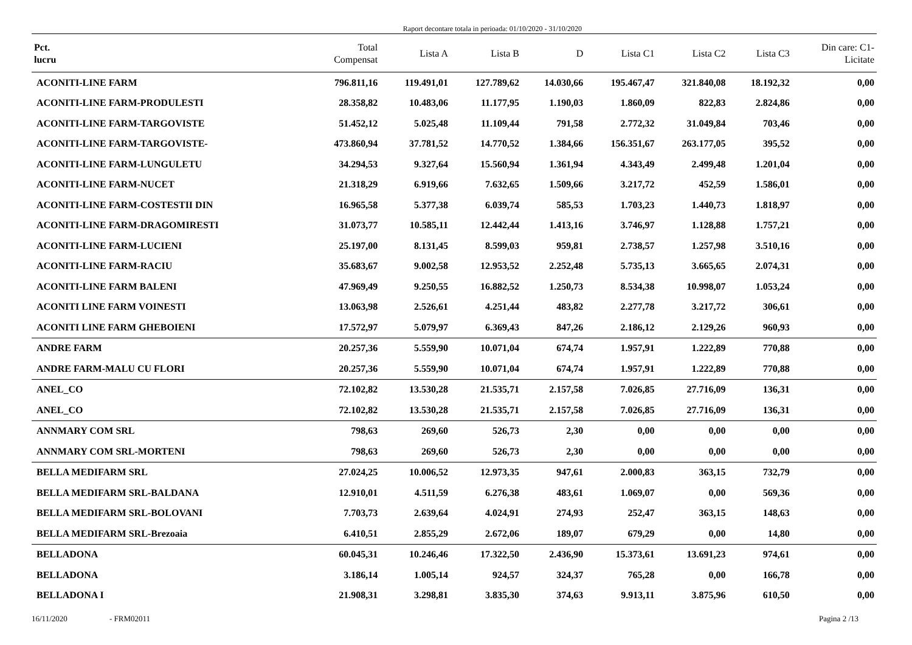Raport decontare totala in perioada: 01/10/2020 - 31/10/2020
| Pct. lucru | Total Compensat | Lista A | Lista B | D | Lista C1 | Lista C2 | Lista C3 | Din care: C1- Licitate |
| --- | --- | --- | --- | --- | --- | --- | --- | --- |
| ACONITI-LINE FARM | 796.811,16 | 119.491,01 | 127.789,62 | 14.030,66 | 195.467,47 | 321.840,08 | 18.192,32 | 0,00 |
| ACONITI-LINE FARM-PRODULESTI | 28.358,82 | 10.483,06 | 11.177,95 | 1.190,03 | 1.860,09 | 822,83 | 2.824,86 | 0,00 |
| ACONITI-LINE FARM-TARGOVISTE | 51.452,12 | 5.025,48 | 11.109,44 | 791,58 | 2.772,32 | 31.049,84 | 703,46 | 0,00 |
| ACONITI-LINE FARM-TARGOVISTE- | 473.860,94 | 37.781,52 | 14.770,52 | 1.384,66 | 156.351,67 | 263.177,05 | 395,52 | 0,00 |
| ACONITI-LINE FARM-LUNGULETU | 34.294,53 | 9.327,64 | 15.560,94 | 1.361,94 | 4.343,49 | 2.499,48 | 1.201,04 | 0,00 |
| ACONITI-LINE FARM-NUCET | 21.318,29 | 6.919,66 | 7.632,65 | 1.509,66 | 3.217,72 | 452,59 | 1.586,01 | 0,00 |
| ACONITI-LINE FARM-COSTESTII DIN | 16.965,58 | 5.377,38 | 6.039,74 | 585,53 | 1.703,23 | 1.440,73 | 1.818,97 | 0,00 |
| ACONITI-LINE FARM-DRAGOMIRESTI | 31.073,77 | 10.585,11 | 12.442,44 | 1.413,16 | 3.746,97 | 1.128,88 | 1.757,21 | 0,00 |
| ACONITI-LINE FARM-LUCIENI | 25.197,00 | 8.131,45 | 8.599,03 | 959,81 | 2.738,57 | 1.257,98 | 3.510,16 | 0,00 |
| ACONITI-LINE FARM-RACIU | 35.683,67 | 9.002,58 | 12.953,52 | 2.252,48 | 5.735,13 | 3.665,65 | 2.074,31 | 0,00 |
| ACONITI-LINE FARM BALENI | 47.969,49 | 9.250,55 | 16.882,52 | 1.250,73 | 8.534,38 | 10.998,07 | 1.053,24 | 0,00 |
| ACONITI LINE FARM VOINESTI | 13.063,98 | 2.526,61 | 4.251,44 | 483,82 | 2.277,78 | 3.217,72 | 306,61 | 0,00 |
| ACONITI LINE FARM GHEBOIENI | 17.572,97 | 5.079,97 | 6.369,43 | 847,26 | 2.186,12 | 2.129,26 | 960,93 | 0,00 |
| ANDRE FARM | 20.257,36 | 5.559,90 | 10.071,04 | 674,74 | 1.957,91 | 1.222,89 | 770,88 | 0,00 |
| ANDRE FARM-MALU CU FLORI | 20.257,36 | 5.559,90 | 10.071,04 | 674,74 | 1.957,91 | 1.222,89 | 770,88 | 0,00 |
| ANEL_CO | 72.102,82 | 13.530,28 | 21.535,71 | 2.157,58 | 7.026,85 | 27.716,09 | 136,31 | 0,00 |
| ANEL_CO | 72.102,82 | 13.530,28 | 21.535,71 | 2.157,58 | 7.026,85 | 27.716,09 | 136,31 | 0,00 |
| ANNMARY COM SRL | 798,63 | 269,60 | 526,73 | 2,30 | 0,00 | 0,00 | 0,00 | 0,00 |
| ANNMARY COM SRL-MORTENI | 798,63 | 269,60 | 526,73 | 2,30 | 0,00 | 0,00 | 0,00 | 0,00 |
| BELLA MEDIFARM SRL | 27.024,25 | 10.006,52 | 12.973,35 | 947,61 | 2.000,83 | 363,15 | 732,79 | 0,00 |
| BELLA MEDIFARM SRL-BALDANA | 12.910,01 | 4.511,59 | 6.276,38 | 483,61 | 1.069,07 | 0,00 | 569,36 | 0,00 |
| BELLA MEDIFARM SRL-BOLOVANI | 7.703,73 | 2.639,64 | 4.024,91 | 274,93 | 252,47 | 363,15 | 148,63 | 0,00 |
| BELLA MEDIFARM SRL-Brezoaia | 6.410,51 | 2.855,29 | 2.672,06 | 189,07 | 679,29 | 0,00 | 14,80 | 0,00 |
| BELLADONA | 60.045,31 | 10.246,46 | 17.322,50 | 2.436,90 | 15.373,61 | 13.691,23 | 974,61 | 0,00 |
| BELLADONA | 3.186,14 | 1.005,14 | 924,57 | 324,37 | 765,28 | 0,00 | 166,78 | 0,00 |
| BELLADONA I | 21.908,31 | 3.298,81 | 3.835,30 | 374,63 | 9.913,11 | 3.875,96 | 610,50 | 0,00 |
16/11/2020 - FRM02011 Pagina 2 /13